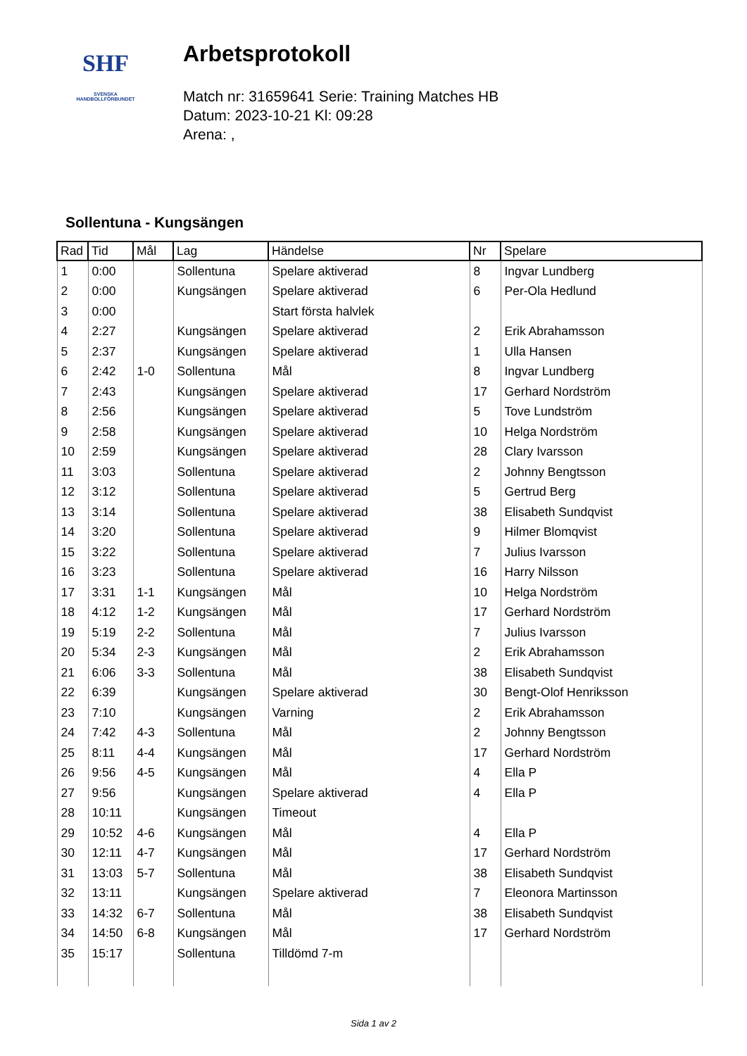SHF
SVENSKA
HANDBOLLFÖRBUNDET
Arbetsprotokoll
Match nr: 31659641 Serie: Training Matches HB
Datum: 2023-10-21 Kl: 09:28
Arena: ,
Sollentuna - Kungsängen
| Rad | Tid | Mål | Lag | Händelse | Nr | Spelare |
| --- | --- | --- | --- | --- | --- | --- |
| 1 | 0:00 | | Sollentuna | Spelare aktiverad | 8 | Ingvar Lundberg |
| 2 | 0:00 | | Kungsängen | Spelare aktiverad | 6 | Per-Ola Hedlund |
| 3 | 0:00 | | | Start första halvlek | | |
| 4 | 2:27 | | Kungsängen | Spelare aktiverad | 2 | Erik Abrahamsson |
| 5 | 2:37 | | Kungsängen | Spelare aktiverad | 1 | Ulla Hansen |
| 6 | 2:42 | 1-0 | Sollentuna | Mål | 8 | Ingvar Lundberg |
| 7 | 2:43 | | Kungsängen | Spelare aktiverad | 17 | Gerhard Nordström |
| 8 | 2:56 | | Kungsängen | Spelare aktiverad | 5 | Tove Lundström |
| 9 | 2:58 | | Kungsängen | Spelare aktiverad | 10 | Helga Nordström |
| 10 | 2:59 | | Kungsängen | Spelare aktiverad | 28 | Clary Ivarsson |
| 11 | 3:03 | | Sollentuna | Spelare aktiverad | 2 | Johnny Bengtsson |
| 12 | 3:12 | | Sollentuna | Spelare aktiverad | 5 | Gertrud Berg |
| 13 | 3:14 | | Sollentuna | Spelare aktiverad | 38 | Elisabeth Sundqvist |
| 14 | 3:20 | | Sollentuna | Spelare aktiverad | 9 | Hilmer Blomqvist |
| 15 | 3:22 | | Sollentuna | Spelare aktiverad | 7 | Julius Ivarsson |
| 16 | 3:23 | | Sollentuna | Spelare aktiverad | 16 | Harry Nilsson |
| 17 | 3:31 | 1-1 | Kungsängen | Mål | 10 | Helga Nordström |
| 18 | 4:12 | 1-2 | Kungsängen | Mål | 17 | Gerhard Nordström |
| 19 | 5:19 | 2-2 | Sollentuna | Mål | 7 | Julius Ivarsson |
| 20 | 5:34 | 2-3 | Kungsängen | Mål | 2 | Erik Abrahamsson |
| 21 | 6:06 | 3-3 | Sollentuna | Mål | 38 | Elisabeth Sundqvist |
| 22 | 6:39 | | Kungsängen | Spelare aktiverad | 30 | Bengt-Olof Henriksson |
| 23 | 7:10 | | Kungsängen | Varning | 2 | Erik Abrahamsson |
| 24 | 7:42 | 4-3 | Sollentuna | Mål | 2 | Johnny Bengtsson |
| 25 | 8:11 | 4-4 | Kungsängen | Mål | 17 | Gerhard Nordström |
| 26 | 9:56 | 4-5 | Kungsängen | Mål | 4 | Ella P |
| 27 | 9:56 | | Kungsängen | Spelare aktiverad | 4 | Ella P |
| 28 | 10:11 | | Kungsängen | Timeout | | |
| 29 | 10:52 | 4-6 | Kungsängen | Mål | 4 | Ella P |
| 30 | 12:11 | 4-7 | Kungsängen | Mål | 17 | Gerhard Nordström |
| 31 | 13:03 | 5-7 | Sollentuna | Mål | 38 | Elisabeth Sundqvist |
| 32 | 13:11 | | Kungsängen | Spelare aktiverad | 7 | Eleonora Martinsson |
| 33 | 14:32 | 6-7 | Sollentuna | Mål | 38 | Elisabeth Sundqvist |
| 34 | 14:50 | 6-8 | Kungsängen | Mål | 17 | Gerhard Nordström |
| 35 | 15:17 | | Sollentuna | Tilldömd 7-m | | |
Sida 1 av 2